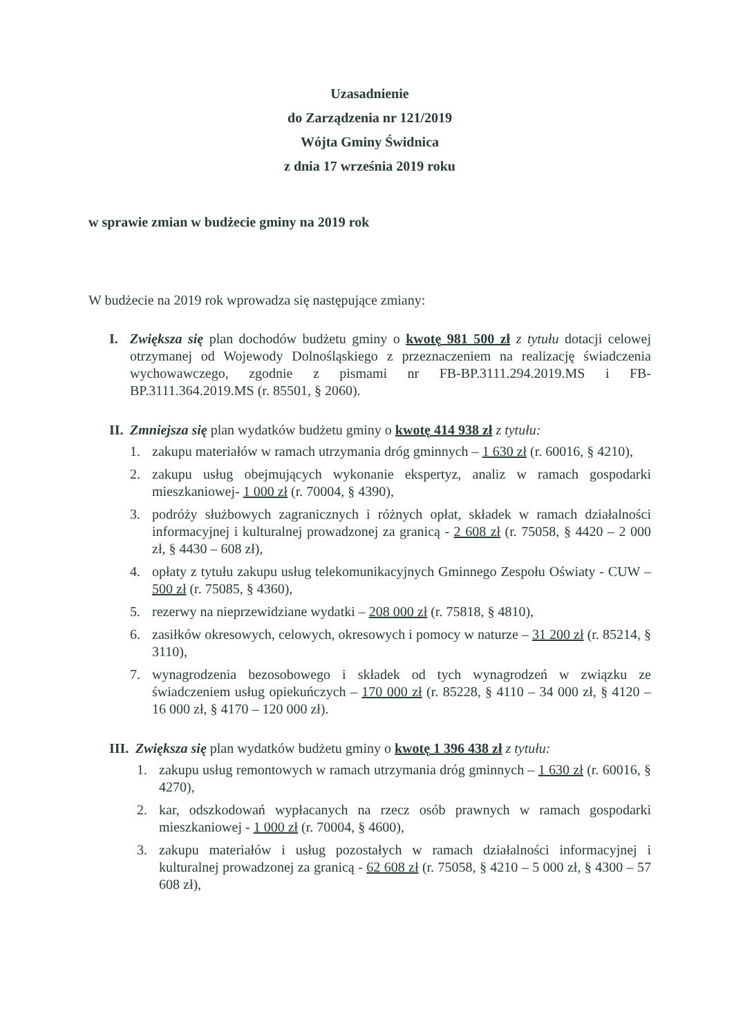Uzasadnienie
do Zarządzenia nr 121/2019
Wójta Gminy Świdnica
z dnia 17 września 2019 roku
w sprawie zmian w budżecie gminy na 2019 rok
W budżecie na 2019 rok wprowadza się następujące zmiany:
I. Zwiększa się plan dochodów budżetu gminy o kwotę 981 500 zł z tytułu dotacji celowej otrzymanej od Wojewody Dolnośląskiego z przeznaczeniem na realizację świadczenia wychowawczego, zgodnie z pismami nr FB-BP.3111.294.2019.MS i FB-BP.3111.364.2019.MS (r. 85501, § 2060).
II.
Zmniejsza się plan wydatków budżetu gminy o kwotę 414 938 zł z tytułu:
1. zakupu materiałów w ramach utrzymania dróg gminnych – 1 630 zł (r. 60016, § 4210),
2. zakupu usług obejmujących wykonanie ekspertyz, analiz w ramach gospodarki mieszkaniowej- 1 000 zł (r. 70004, § 4390),
3. podróży służbowych zagranicznych i różnych opłat, składek w ramach działalności informacyjnej i kulturalnej prowadzonej za granicą - 2 608 zł (r. 75058, § 4420 – 2 000 zł, § 4430 – 608 zł),
4. opłaty z tytułu zakupu usług telekomunikacyjnych Gminnego Zespołu Oświaty - CUW – 500 zł (r. 75085, § 4360),
5. rezerwy na nieprzewidziane wydatki – 208 000 zł (r. 75818, § 4810),
6. zasiłków okresowych, celowych, okresowych i pomocy w naturze – 31 200 zł (r. 85214, § 3110),
7. wynagrodzenia bezosobowego i składek od tych wynagrodzeń w związku ze świadczeniem usług opiekuńczych – 170 000 zł (r. 85228, § 4110 – 34 000 zł, § 4120 – 16 000 zł, § 4170 – 120 000 zł).
III.
Zwiększa się plan wydatków budżetu gminy o kwotę 1 396 438 zł z tytułu:
1. zakupu usług remontowych w ramach utrzymania dróg gminnych – 1 630 zł (r. 60016, § 4270),
2. kar, odszkodowań wypłacanych na rzecz osób prawnych w ramach gospodarki mieszkaniowej - 1 000 zł (r. 70004, § 4600),
3. zakupu materiałów i usług pozostałych w ramach działalności informacyjnej i kulturalnej prowadzonej za granicą - 62 608 zł (r. 75058, § 4210 – 5 000 zł, § 4300 – 57 608 zł),